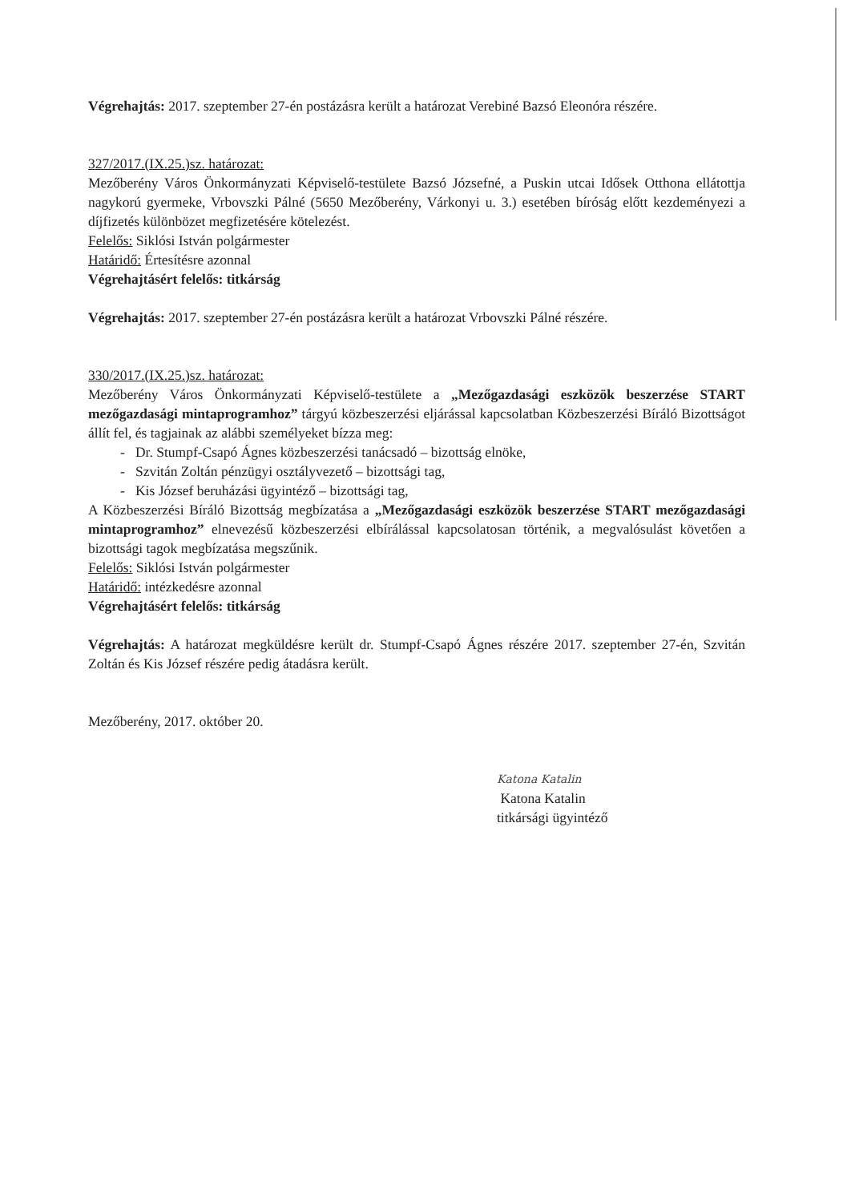Végrehajtás: 2017. szeptember 27-én postázásra került a határozat Verebiné Bazsó Eleonóra részére.
327/2017.(IX.25.)sz. határozat:
Mezőberény Város Önkormányzati Képviselő-testülete Bazsó Józsefné, a Puskin utcai Idősek Otthona ellátottja nagykorú gyermeke, Vrbovszki Pálné (5650 Mezőberény, Várkonyi u. 3.) esetében bíróság előtt kezdeményezi a díjfizetés különbözet megfizetésére kötelezést.
Felelős: Siklósi István polgármester
Határidő: Értesítésre azonnal
Végrehajtásért felelős: titkárság
Végrehajtás: 2017. szeptember 27-én postázásra került a határozat Vrbovszki Pálné részére.
330/2017.(IX.25.)sz. határozat:
Mezőberény Város Önkormányzati Képviselő-testülete a „Mezőgazdasági eszközök beszerzése START mezőgazdasági mintaprogramhoz” tárgyú közbeszerzési eljárással kapcsolatban Közbeszerzési Bíráló Bizottságot állít fel, és tagjainak az alábbi személyeket bízza meg:
- Dr. Stumpf-Csapó Ágnes közbeszerzési tanácsadó – bizottság elnöke,
- Szvitán Zoltán pénzügyi osztályvezető – bizottsági tag,
- Kis József beruházási ügyintéző – bizottsági tag,
A Közbeszerzési Bíráló Bizottság megbízatása a „Mezőgazdasági eszközök beszerzése START mezőgazdasági mintaprogramhoz” elnevezésű közbeszerzési elbírálással kapcsolatosan történik, a megvalósulást követően a bizottsági tagok megbízatása megszűnik.
Felelős: Siklósi István polgármester
Határidő: intézkedésre azonnal
Végrehajtásért felelős: titkárság
Végrehajtás: A határozat megküldésre került dr. Stumpf-Csapó Ágnes részére 2017. szeptember 27-én, Szvitán Zoltán és Kis József részére pedig átadásra került.
Mezőberény, 2017. október 20.
Katona Katalin
Katona Katalin
titkársági ügyintéző